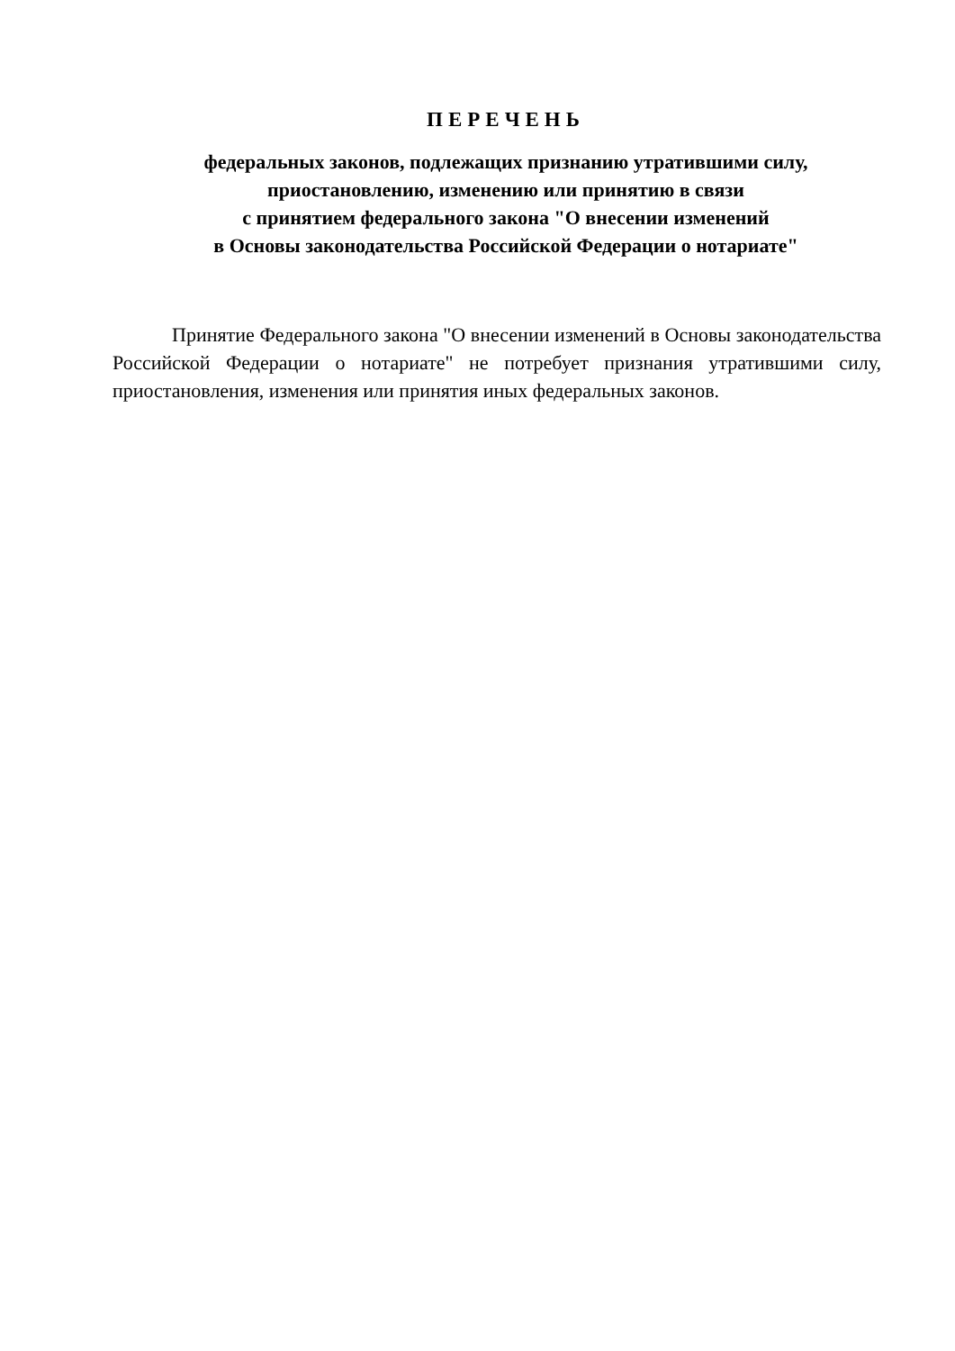ПЕРЕЧЕНЬ
федеральных законов, подлежащих признанию утратившими силу,
приостановлению, изменению или принятию в связи
с принятием федерального закона "О внесении изменений
в Основы законодательства Российской Федерации о нотариате"
Принятие Федерального закона "О внесении изменений в Основы законодательства Российской Федерации о нотариате" не потребует признания утратившими силу, приостановления, изменения или принятия иных федеральных законов.